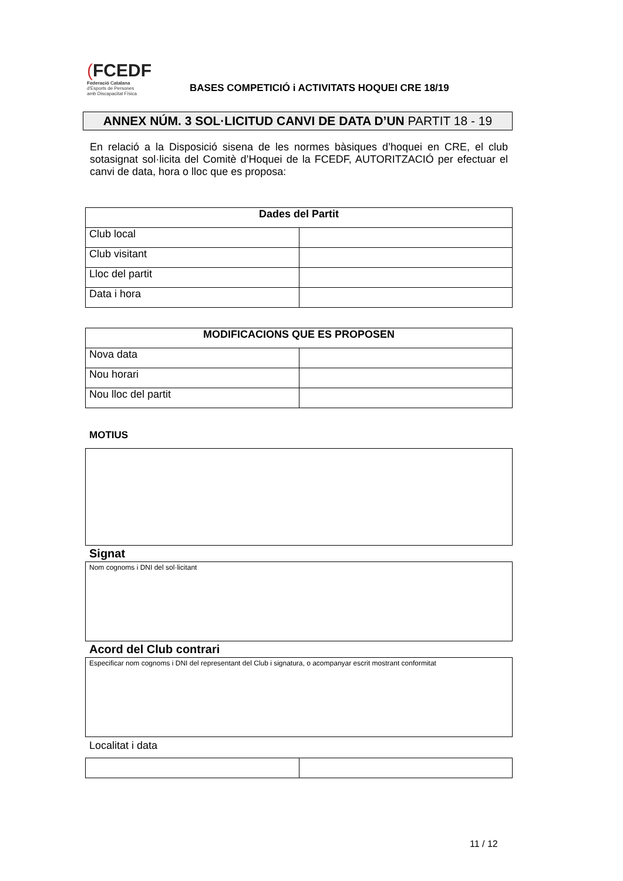(FCEDF
Federació Catalana
d'Esports de Persones
amb Discapacitat Física
BASES COMPETICIÓ i ACTIVITATS HOQUEI CRE 18/19
ANNEX NÚM. 3 SOL·LICITUD CANVI DE DATA D’UN PARTIT 18 - 19
En relació a la Disposició sisena de les normes bàsiques d’hoquei en CRE, el club sotasignat sol·licita del Comitè d’Hoquei de la FCEDF, AUTORITZACIÓ per efectuar el canvi de data, hora o lloc que es proposa:
| Dades del Partit | |
| --- | --- |
| Club local | |
| Club visitant | |
| Lloc del partit | |
| Data i hora | |
| MODIFICACIONS QUE ES PROPOSEN | |
| --- | --- |
| Nova data | |
| Nou horari | |
| Nou lloc del partit | |
MOTIUS
Signat
Nom cognoms i DNI del sol·licitant
Acord del Club contrari
Especificar nom cognoms i DNI del representant del Club i signatura, o acompanyar escrit mostrant conformitat
Localitat i data
11 / 12